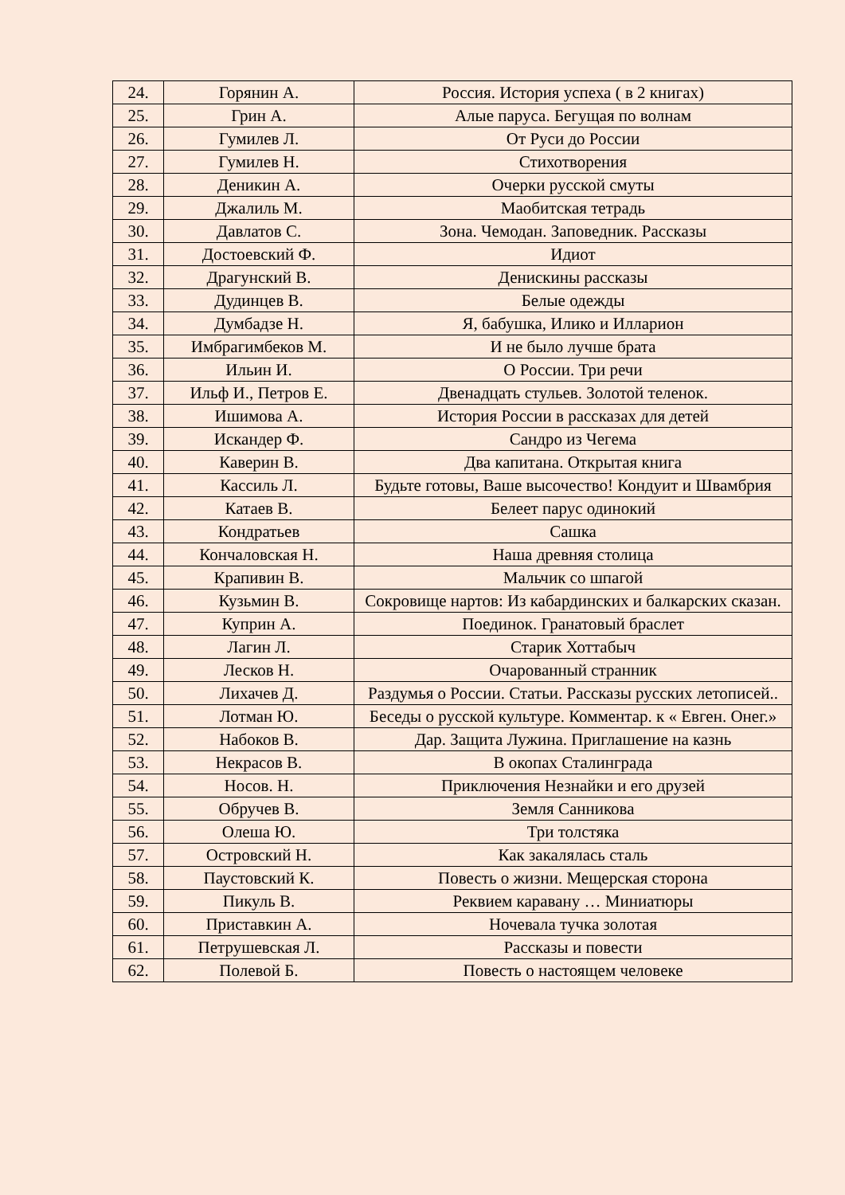| 24. | Горянин А. | Россия. История успеха ( в 2 книгах) |
| 25. | Грин А. | Алые паруса. Бегущая по волнам |
| 26. | Гумилев Л. | От Руси до России |
| 27. | Гумилев Н. | Стихотворения |
| 28. | Деникин А. | Очерки русской смуты |
| 29. | Джалиль М. | Маобитская тетрадь |
| 30. | Давлатов С. | Зона. Чемодан. Заповедник. Рассказы |
| 31. | Достоевский Ф. | Идиот |
| 32. | Драгунский В. | Денискины рассказы |
| 33. | Дудинцев В. | Белые одежды |
| 34. | Думбадзе Н. | Я, бабушка, Илико и Илларион |
| 35. | Имбрагимбеков М. | И не было лучше брата |
| 36. | Ильин И. | О России. Три речи |
| 37. | Ильф И., Петров Е. | Двенадцать стульев. Золотой теленок. |
| 38. | Ишимова А. | История России в рассказах для детей |
| 39. | Искандер Ф. | Сандро из Чегема |
| 40. | Каверин В. | Два капитана. Открытая книга |
| 41. | Кассиль Л. | Будьте готовы, Ваше высочество! Кондуит и Швамбрия |
| 42. | Катаев В. | Белеет парус одинокий |
| 43. | Кондратьев | Сашка |
| 44. | Кончаловская Н. | Наша древняя столица |
| 45. | Крапивин В. | Мальчик со шпагой |
| 46. | Кузьмин В. | Сокровище нартов: Из кабардинских и балкарских сказан. |
| 47. | Куприн А. | Поединок. Гранатовый браслет |
| 48. | Лагин Л. | Старик Хоттабыч |
| 49. | Лесков Н. | Очарованный странник |
| 50. | Лихачев Д. | Раздумья о России. Статьи. Рассказы русских летописей.. |
| 51. | Лотман Ю. | Беседы о русской культуре. Комментар. к « Евген. Онег.» |
| 52. | Набоков В. | Дар. Защита Лужина. Приглашение на казнь |
| 53. | Некрасов В. | В окопах Сталинграда |
| 54. | Носов. Н. | Приключения Незнайки и его друзей |
| 55. | Обручев В. | Земля Санникова |
| 56. | Олеша Ю. | Три толстяка |
| 57. | Островский Н. | Как закалялась сталь |
| 58. | Паустовский К. | Повесть о жизни. Мещерская сторона |
| 59. | Пикуль В. | Реквием каравану … Миниатюры |
| 60. | Приставкин А. | Ночевала тучка золотая |
| 61. | Петрушевская Л. | Рассказы и повести |
| 62. | Полевой Б. | Повесть о настоящем человеке |